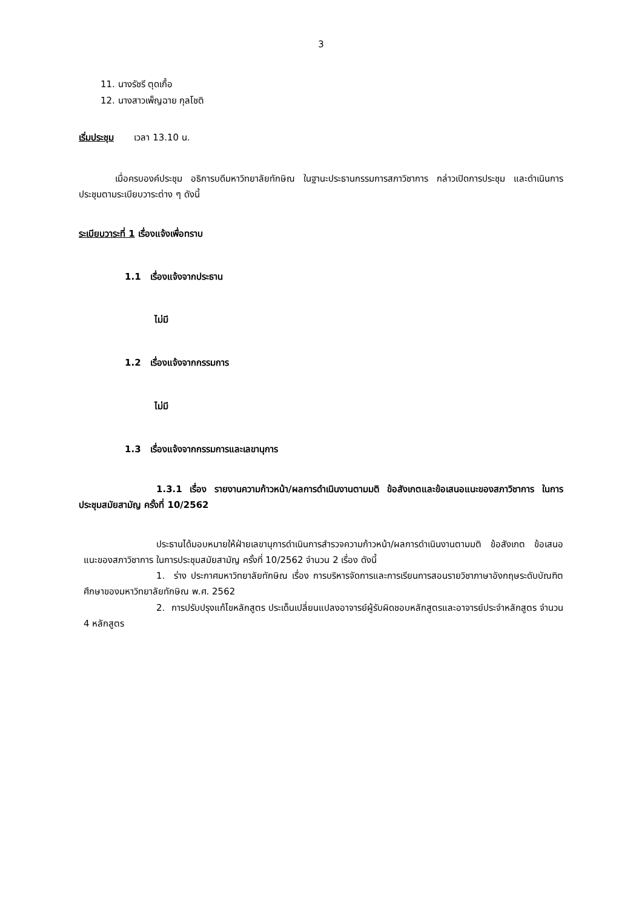3
11. นางรัชรี ตุดเกื้อ
12. นางสาวเพ็ญฉาย กุลโชติ
เริ่มประชุม เวลา 13.10 น.
เมื่อครบองค์ประชุม อธิการบดีมหาวิทยาลัยทักษิณ ในฐานะประธานกรรมการสภาวิชาการ กล่าวเปิดการประชุม และดำเนินการประชุมตามระเบียบวาระต่าง ๆ ดังนี้
ระเบียบวาระที่ 1 เรื่องแจ้งเพื่อทราบ
1.1 เรื่องแจ้งจากประธาน
ไม่มี
1.2 เรื่องแจ้งจากกรรมการ
ไม่มี
1.3 เรื่องแจ้งจากกรรมการและเลขานุการ
1.3.1 เรื่อง รายงานความก้าวหน้า/ผลการดำเนินงานตามมติ ข้อสังเกตและข้อเสนอแนะของสภาวิชาการ ในการประชุมสมัยสามัญ ครั้งที่ 10/2562
ประธานได้มอบหมายให้ฝ่ายเลขานุการดำเนินการสำรวจความก้าวหน้า/ผลการดำเนินงานตามมติ ข้อสังเกต ข้อเสนอแนะของสภาวิชาการ ในการประชุมสมัยสามัญ ครั้งที่ 10/2562 จำนวน 2 เรื่อง ดังนี้
1. ร่าง ประกาศมหาวิทยาลัยทักษิณ เรื่อง การบริหารจัดการและการเรียนการสอนรายวิชาภาษาอังกฤษระดับบัณฑิตศึกษาของมหาวิทยาลัยทักษิณ พ.ศ. 2562
2. การปรับปรุงแก้ไขหลักสูตร ประเด็นเปลี่ยนแปลงอาจารย์ผู้รับผิดชอบหลักสูตรและอาจารย์ประจำหลักสูตร จำนวน 4 หลักสูตร